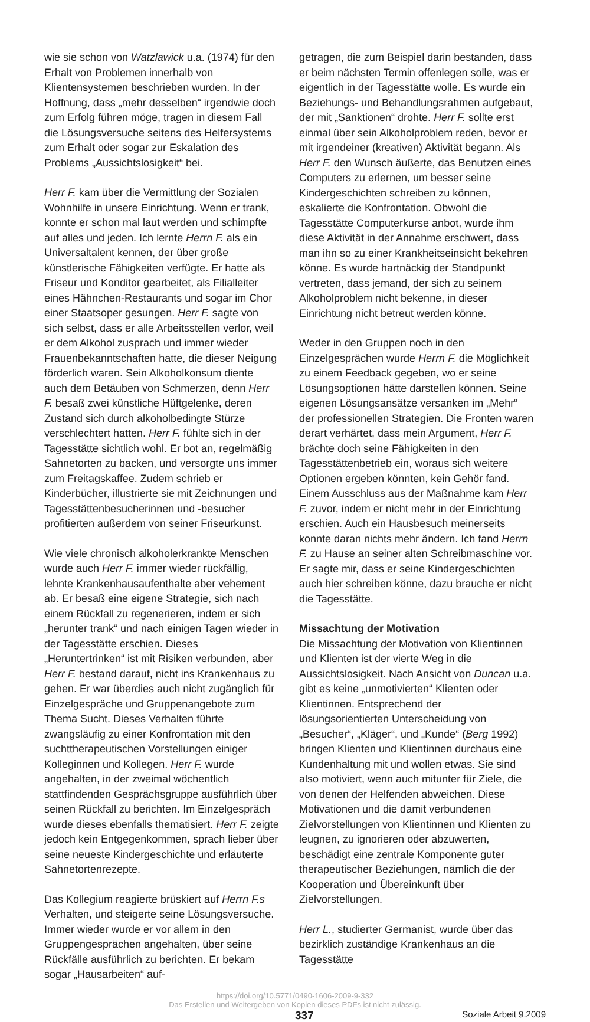wie sie schon von Watzlawick u.a. (1974) für den Erhalt von Problemen innerhalb von Klientensystemen beschrieben wurden. In der Hoffnung, dass „mehr desselben“ irgendwie doch zum Erfolg führen möge, tragen in diesem Fall die Lösungsversuche seitens des Helfersystems zum Erhalt oder sogar zur Eskalation des Problems „Aussichtslosigkeit“ bei.
Herr F. kam über die Vermittlung der Sozialen Wohnhilfe in unsere Einrichtung. Wenn er trank, konnte er schon mal laut werden und schimpfte auf alles und jeden. Ich lernte Herrn F. als ein Universaltalent kennen, der über große künstlerische Fähigkeiten verfügte. Er hatte als Friseur und Konditor gearbeitet, als Filialleiter eines Hähnchen-Restaurants und sogar im Chor einer Staatsoper gesungen. Herr F. sagte von sich selbst, dass er alle Arbeitsstellen verlor, weil er dem Alkohol zusprach und immer wieder Frauenbekanntschaften hatte, die dieser Neigung förderlich waren. Sein Alkoholkonsum diente auch dem Betäuben von Schmerzen, denn Herr F. besaß zwei künstliche Hüftgelenke, deren Zustand sich durch alkoholbedingte Stürze verschlechtert hatten. Herr F. fühlte sich in der Tagesstätte sichtlich wohl. Er bot an, regelmäßig Sahnetorten zu backen, und versorgte uns immer zum Freitagskaffee. Zudem schrieb er Kinderbücher, illustrierte sie mit Zeichnungen und Tagesstättenbesucherinnen und -besucher profitierten außerdem von seiner Friseurkunst.
Wie viele chronisch alkoholerkrankte Menschen wurde auch Herr F. immer wieder rückfällig, lehnte Krankenhausaufenthalte aber vehement ab. Er besaß eine eigene Strategie, sich nach einem Rückfall zu regenerieren, indem er sich „herunter trank“ und nach einigen Tagen wieder in der Tagesstätte erschien. Dieses „Heruntertrinken“ ist mit Risiken verbunden, aber Herr F. bestand darauf, nicht ins Krankenhaus zu gehen. Er war überdies auch nicht zugänglich für Einzelgespräche und Gruppenangebote zum Thema Sucht. Dieses Verhalten führte zwangsläufig zu einer Konfrontation mit den suchttherapeutischen Vorstellungen einiger Kolleginnen und Kollegen. Herr F. wurde angehalten, in der zweimal wöchentlich stattfindenden Gesprächsgruppe ausführlich über seinen Rückfall zu berichten. Im Einzelgespräch wurde dieses ebenfalls thematisiert. Herr F. zeigte jedoch kein Entgegenkommen, sprach lieber über seine neueste Kindergeschichte und erläuterte Sahnetortenrezepte.
Das Kollegium reagierte brüskiert auf Herrn F.s Verhalten, und steigerte seine Lösungsversuche. Immer wieder wurde er vor allem in den Gruppengesprächen angehalten, über seine Rückfälle ausführlich zu berichten. Er bekam sogar „Hausarbeiten“ auf-
getragen, die zum Beispiel darin bestanden, dass er beim nächsten Termin offenlegen solle, was er eigentlich in der Tagesstätte wolle. Es wurde ein Beziehungs- und Behandlungsrahmen aufgebaut, der mit „Sanktionen“ drohte. Herr F. sollte erst einmal über sein Alkoholproblem reden, bevor er mit irgendeiner (kreativen) Aktivität begann. Als Herr F. den Wunsch äußerte, das Benutzen eines Computers zu erlernen, um besser seine Kindergeschichten schreiben zu können, eskalierte die Konfrontation. Obwohl die Tagesstätte Computerkurse anbot, wurde ihm diese Aktivität in der Annahme erschwert, dass man ihn so zu einer Krankheitseinsicht bekehren könne. Es wurde hartnäckig der Standpunkt vertreten, dass jemand, der sich zu seinem Alkoholproblem nicht bekenne, in dieser Einrichtung nicht betreut werden könne.
Weder in den Gruppen noch in den Einzelgesprächen wurde Herrn F. die Möglichkeit zu einem Feedback gegeben, wo er seine Lösungsoptionen hätte darstellen können. Seine eigenen Lösungsansätze versanken im „Mehr“ der professionellen Strategien. Die Fronten waren derart verhärtet, dass mein Argument, Herr F. brächte doch seine Fähigkeiten in den Tagesstättenbetrieb ein, woraus sich weitere Optionen ergeben könnten, kein Gehör fand. Einem Ausschluss aus der Maßnahme kam Herr F. zuvor, indem er nicht mehr in der Einrichtung erschien. Auch ein Hausbesuch meinerseits konnte daran nichts mehr ändern. Ich fand Herrn F. zu Hause an seiner alten Schreibmaschine vor. Er sagte mir, dass er seine Kindergeschichten auch hier schreiben könne, dazu brauche er nicht die Tagesstätte.
Missachtung der Motivation
Die Missachtung der Motivation von Klientinnen und Klienten ist der vierte Weg in die Aussichtslosigkeit. Nach Ansicht von Duncan u.a. gibt es keine „unmotivierten“ Klienten oder Klientinnen. Entsprechend der lösungsorientierten Unterscheidung von „Besucher“, „Kläger“, und „Kunde“ (Berg 1992) bringen Klienten und Klientinnen durchaus eine Kundenhaltung mit und wollen etwas. Sie sind also motiviert, wenn auch mitunter für Ziele, die von denen der Helfenden abweichen. Diese Motivationen und die damit verbundenen Zielvorstellungen von Klientinnen und Klienten zu leugnen, zu ignorieren oder abzuwerten, beschädigt eine zentrale Komponente guter therapeutischer Beziehungen, nämlich die der Kooperation und Übereinkunft über Zielvorstellungen.
Herr L., studierter Germanist, wurde über das bezirklich zuständige Krankenhaus an die Tagesstätte
https://doi.org/10.5771/0490-1606-2009-9-332
Das Erstellen und Weitergeben von Kopien dieses PDFs ist nicht zulässig.
337 Soziale Arbeit 9.2009